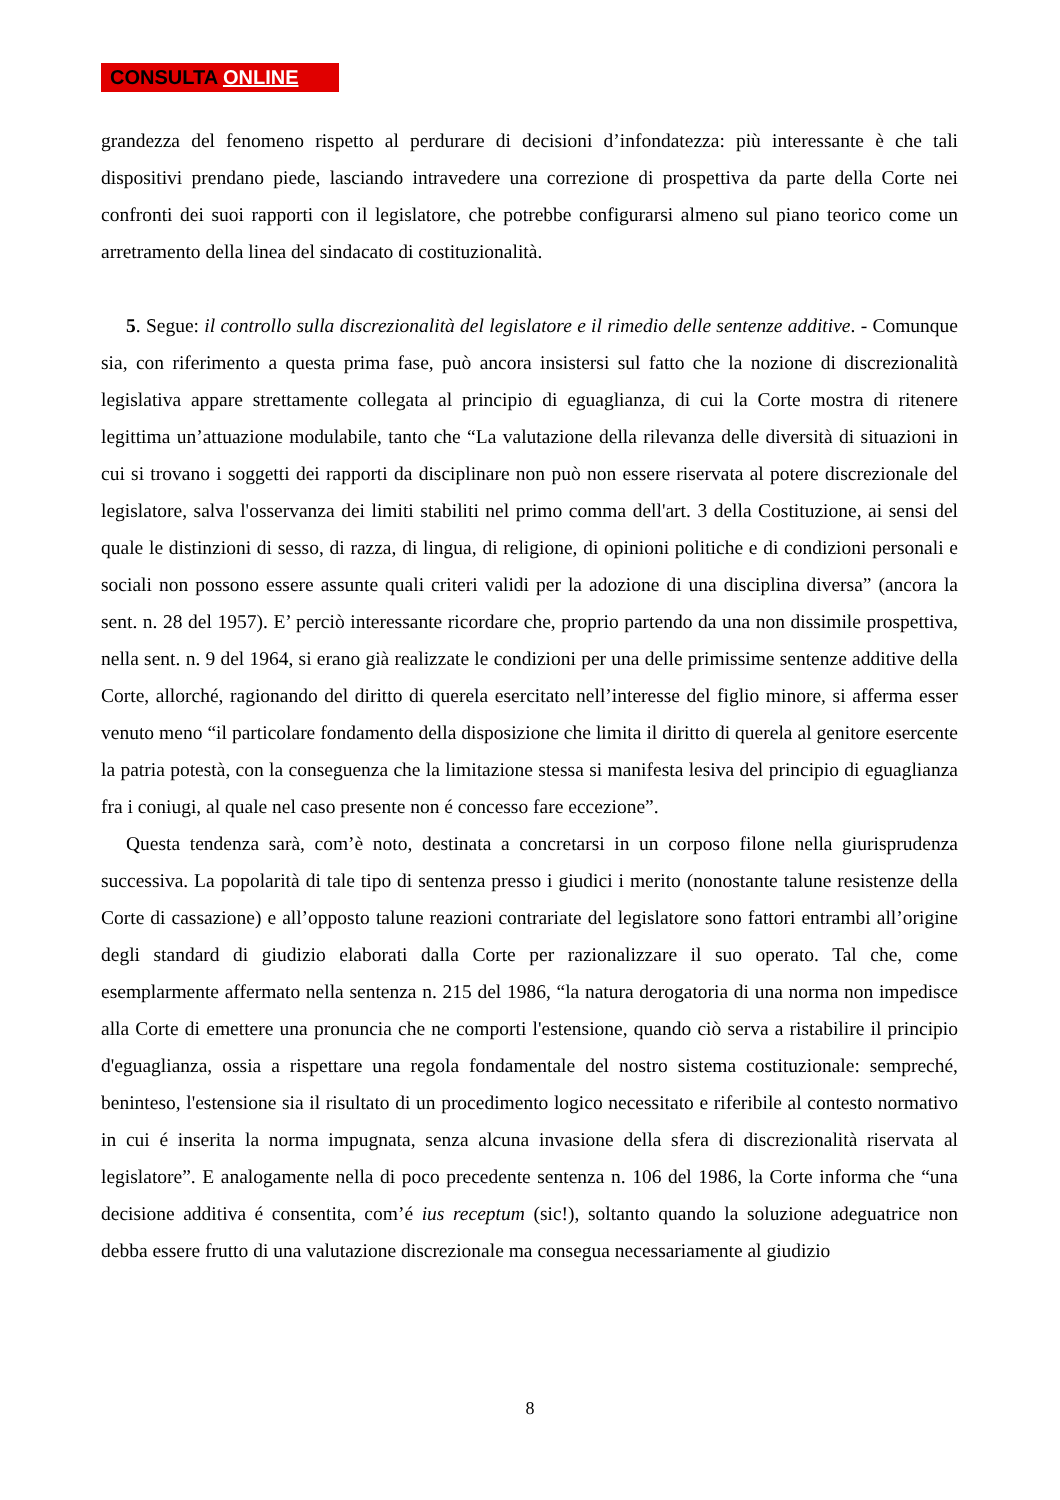CONSULTA ONLINE
grandezza del fenomeno rispetto al perdurare di decisioni d’infondatezza: più interessante è che tali dispositivi prendano piede, lasciando intravedere una correzione di prospettiva da parte della Corte nei confronti dei suoi rapporti con il legislatore, che potrebbe configurarsi almeno sul piano teorico come un arretramento della linea del sindacato di costituzionalità.
5. Segue: il controllo sulla discrezionalità del legislatore e il rimedio delle sentenze additive. - Comunque sia, con riferimento a questa prima fase, può ancora insistersi sul fatto che la nozione di discrezionalità legislativa appare strettamente collegata al principio di eguaglianza, di cui la Corte mostra di ritenere legittima un’attuazione modulabile, tanto che “La valutazione della rilevanza delle diversità di situazioni in cui si trovano i soggetti dei rapporti da disciplinare non può non essere riservata al potere discrezionale del legislatore, salva l'osservanza dei limiti stabiliti nel primo comma dell'art. 3 della Costituzione, ai sensi del quale le distinzioni di sesso, di razza, di lingua, di religione, di opinioni politiche e di condizioni personali e sociali non possono essere assunte quali criteri validi per la adozione di una disciplina diversa” (ancora la sent. n. 28 del 1957). E’ perciò interessante ricordare che, proprio partendo da una non dissimile prospettiva, nella sent. n. 9 del 1964, si erano già realizzate le condizioni per una delle primissime sentenze additive della Corte, allorché, ragionando del diritto di querela esercitato nell’interesse del figlio minore, si afferma esser venuto meno “il particolare fondamento della disposizione che limita il diritto di querela al genitore esercente la patria potestà, con la conseguenza che la limitazione stessa si manifesta lesiva del principio di eguaglianza fra i coniugi, al quale nel caso presente non é concesso fare eccezione”.
Questa tendenza sarà, com’è noto, destinata a concretarsi in un corposo filone nella giurisprudenza successiva. La popolarità di tale tipo di sentenza presso i giudici i merito (nonostante talune resistenze della Corte di cassazione) e all’opposto talune reazioni contrariate del legislatore sono fattori entrambi all’origine degli standard di giudizio elaborati dalla Corte per razionalizzare il suo operato. Tal che, come esemplarmente affermato nella sentenza n. 215 del 1986, “la natura derogatoria di una norma non impedisce alla Corte di emettere una pronuncia che ne comporti l'estensione, quando ciò serva a ristabilire il principio d'eguaglianza, ossia a rispettare una regola fondamentale del nostro sistema costituzionale: sempreché, beninteso, l'estensione sia il risultato di un procedimento logico necessitato e riferibile al contesto normativo in cui é inserita la norma impugnata, senza alcuna invasione della sfera di discrezionalità riservata al legislatore”. E analogamente nella di poco precedente sentenza n. 106 del 1986, la Corte informa che “una decisione additiva é consentita, com’é ius receptum (sic!), soltanto quando la soluzione adeguatrice non debba essere frutto di una valutazione discrezionale ma consegua necessariamente al giudizio
8